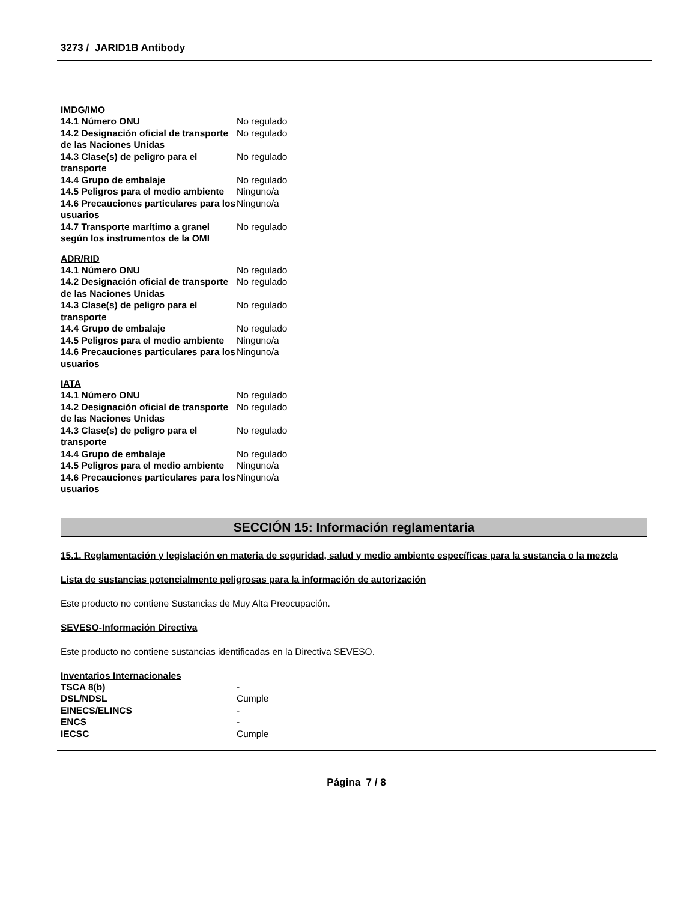3273 / JARID1B Antibody
IMDG/IMO
| 14.1 Número ONU | No regulado |
| 14.2 Designación oficial de transporte de las Naciones Unidas | No regulado |
| 14.3 Clase(s) de peligro para el transporte | No regulado |
| 14.4 Grupo de embalaje | No regulado |
| 14.5 Peligros para el medio ambiente | Ninguno/a |
| 14.6 Precauciones particulares para los usuarios | Ninguno/a |
| 14.7 Transporte marítimo a granel según los instrumentos de la OMI | No regulado |
ADR/RID
| 14.1 Número ONU | No regulado |
| 14.2 Designación oficial de transporte de las Naciones Unidas | No regulado |
| 14.3 Clase(s) de peligro para el transporte | No regulado |
| 14.4 Grupo de embalaje | No regulado |
| 14.5 Peligros para el medio ambiente | Ninguno/a |
| 14.6 Precauciones particulares para los usuarios | Ninguno/a |
IATA
| 14.1 Número ONU | No regulado |
| 14.2 Designación oficial de transporte de las Naciones Unidas | No regulado |
| 14.3 Clase(s) de peligro para el transporte | No regulado |
| 14.4 Grupo de embalaje | No regulado |
| 14.5 Peligros para el medio ambiente | Ninguno/a |
| 14.6 Precauciones particulares para los usuarios | Ninguno/a |
SECCIÓN 15: Información reglamentaria
15.1. Reglamentación y legislación en materia de seguridad, salud y medio ambiente específicas para la sustancia o la mezcla
Lista de sustancias potencialmente peligrosas para la información de autorización
Este producto no contiene Sustancias de Muy Alta Preocupación.
SEVESO-Información Directiva
Este producto no contiene sustancias identificadas en la Directiva SEVESO.
Inventarios Internacionales
| TSCA 8(b) | - |
| DSL/NDSL | Cumple |
| EINECS/ELINCS | - |
| ENCS | - |
| IECSC | Cumple |
Página 7 / 8